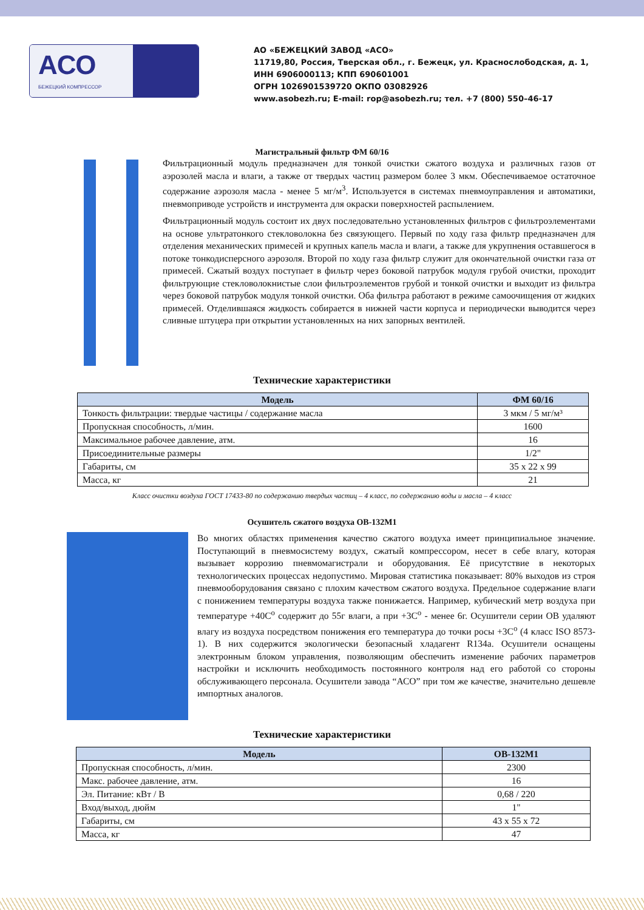АСО
БЕЖЕЦКИЙ КОМПРЕССОР
АО «БЕЖЕЦКИЙ ЗАВОД «АСО»
11719,80, Россия, Тверская обл., г. Бежецк, ул. Краснослободская, д. 1,
ИНН 6906000113; КПП 690601001
ОГРН 1026901539720 ОКПО 03082926
www.asobezh.ru; E-mail: rop@asobezh.ru; тел. +7 (800) 550–46-17
Магистральный фильтр ФМ 60/16
Фильтрационный модуль предназначен для тонкой очистки сжатого воздуха и различных газов от аэрозолей масла и влаги, а также от твердых частиц размером более 3 мкм. Обеспечиваемое остаточное содержание аэрозоля масла - менее 5 мг/м<sup>3</sup>. Используется в системах пневмоуправления и автоматики, пневмоприводе устройств и инструмента для окраски поверхностей распылением.
Фильтрационный модуль состоит их двух последовательно установленных фильтров с фильтроэлементами на основе ультратонкого стекловолокна без связующего. Первый по ходу газа фильтр предназначен для отделения механических примесей и крупных капель масла и влаги, а также для укрупнения оставшегося в потоке тонкодисперсного аэрозоля. Второй по ходу газа фильтр служит для окончательной очистки газа от примесей. Сжатый воздух поступает в фильтр через боковой патрубок модуля грубой очистки, проходит фильтрующие стекловолокнистые слои фильтроэлементов грубой и тонкой очистки и выходит из фильтра через боковой патрубок модуля тонкой очистки. Оба фильтра работают в режиме самоочищения от жидких примесей. Отделившаяся жидкость собирается в нижней части корпуса и периодически выводится через сливные штуцера при открытии установленных на них запорных вентилей.
Технические характеристики
| Модель | ФМ 60/16 |
| --- | --- |
| Тонкость фильтрации: твердые частицы / содержание масла | 3 мкм / 5 мг/м³ |
| Пропускная способность, л/мин. | 1600 |
| Максимальное рабочее давление, атм. | 16 |
| Присоединительные размеры | 1/2" |
| Габариты, см | 35 х 22 х 99 |
| Масса, кг | 21 |
Класс очистки воздуха ГОСТ 17433-80 по содержанию твердых частиц – 4 класс, по содержанию воды и масла – 4 класс
Осушитель сжатого воздуха ОВ-132М1
Во многих областях применения качество сжатого воздуха имеет принципиальное значение. Поступающий в пневмосистему воздух, сжатый компрессором, несет в себе влагу, которая вызывает коррозию пневмомагистрали и оборудования. Её присутствие в некоторых технологических процессах недопустимо. Мировая статистика показывает: 80% выходов из строя пневмооборудования связано с плохим качеством сжатого воздуха. Предельное содержание влаги с понижением температуры воздуха также понижается. Например, кубический метр воздуха при температуре +40С<sup>о</sup> содержит до 55г влаги, а при +3С<sup>о</sup> - менее 6г. Осушители серии ОВ удаляют влагу из воздуха посредством понижения его температура до точки росы +3С<sup>о</sup> (4 класс ISO 8573-1). В них содержится экологически безопасный хладагент R134a. Осушители оснащены электронным блоком управления, позволяющим обеспечить изменение рабочих параметров настройки и исключить необходимость постоянного контроля над его работой со стороны обслуживающего персонала. Осушители завода “АСО” при том же качестве, значительно дешевле импортных аналогов.
Технические характеристики
| Модель | ОВ-132М1 |
| --- | --- |
| Пропускная способность, л/мин. | 2300 |
| Макс. рабочее давление, атм. | 16 |
| Эл. Питание: кВт / В | 0,68 / 220 |
| Вход/выход, дюйм | 1" |
| Габариты, см | 43 х 55 х 72 |
| Масса, кг | 47 |